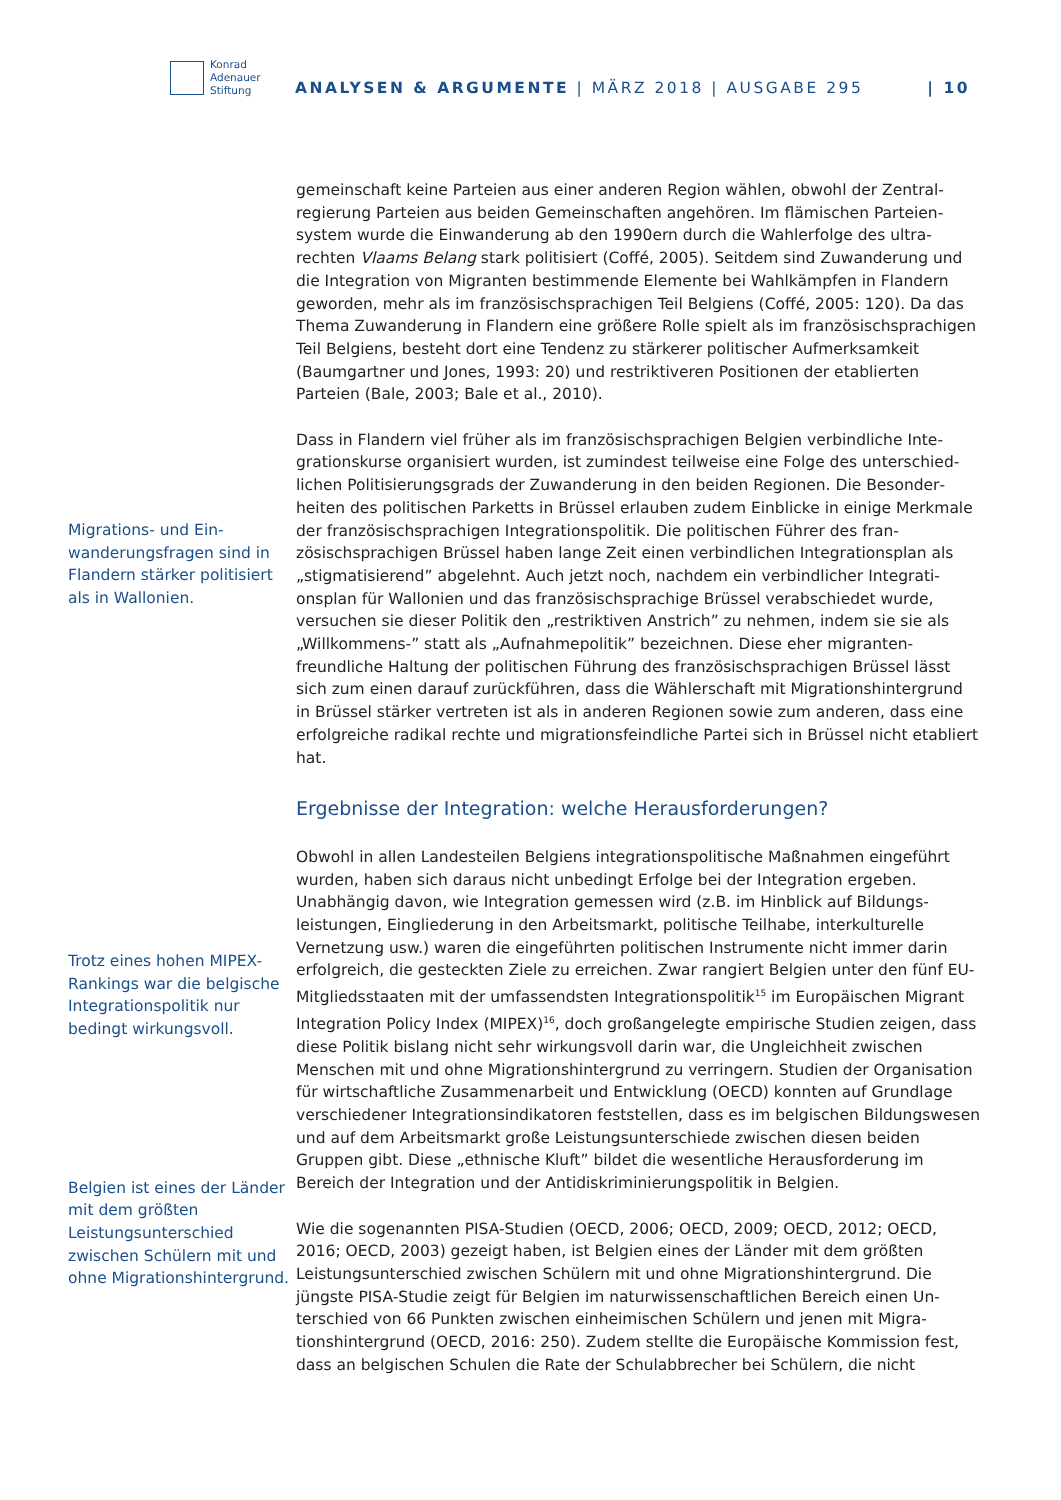Konrad
Adenauer
Stiftung
ANALYSEN & ARGUMENTE | MÄRZ 2018 | AUSGABE 295 | 10
Migrations- und Ein­wanderungsfragen sind in Flandern stärker politisiert als in Wallo­nien.
Trotz eines hohen MIPEX-Rankings war die belgische Integrati­onspolitik nur bedingt wirkungsvoll.
Belgien ist eines der Länder mit dem größ­ten Leistungsunter­schied zwischen Schü­lern mit und ohne Migrationshintergrund.
gemeinschaft keine Parteien aus einer anderen Region wählen, obwohl der Zentral­regierung Parteien aus beiden Gemeinschaften angehören. Im flämischen Parteien­system wurde die Einwanderung ab den 1990ern durch die Wahlerfolge des ultra­rechten Vlaams Belang stark politisiert (Coffé, 2005). Seitdem sind Zuwanderung und die Integration von Migranten bestimmende Elemente bei Wahlkämpfen in Flan­dern geworden, mehr als im französischsprachigen Teil Belgiens (Coffé, 2005: 120). Da das Thema Zuwanderung in Flandern eine größere Rolle spielt als im französisch­sprachigen Teil Belgiens, besteht dort eine Tendenz zu stärkerer politischer Aufmerk­samkeit (Baumgartner und Jones, 1993: 20) und restriktiveren Positionen der etab­lierten Parteien (Bale, 2003; Bale et al., 2010).
Dass in Flandern viel früher als im französischsprachigen Belgien verbindliche Inte­grationskurse organisiert wurden, ist zumindest teilweise eine Folge des unterschied­lichen Politisierungsgrads der Zuwanderung in den beiden Regionen. Die Besonder­heiten des politischen Parketts in Brüssel erlauben zudem Einblicke in einige Merk­male der französischsprachigen Integrationspolitik. Die politischen Führer des fran­zösischsprachigen Brüssel haben lange Zeit einen verbindlichen Integrationsplan als „stigmatisierend” abgelehnt. Auch jetzt noch, nachdem ein verbindlicher Integrati­onsplan für Wallonien und das französischsprachige Brüssel verabschiedet wurde, versuchen sie dieser Politik den „restriktiven Anstrich” zu nehmen, indem sie sie als „Willkommens-” statt als „Aufnahmepolitik” bezeichnen. Diese eher migranten­freundliche Haltung der politischen Führung des französischsprachigen Brüssel lässt sich zum einen darauf zurückführen, dass die Wählerschaft mit Migrationshinter­grund in Brüssel stärker vertreten ist als in anderen Regionen sowie zum anderen, dass eine erfolgreiche radikal rechte und migrationsfeindliche Partei sich in Brüssel nicht etabliert hat.
Ergebnisse der Integration: welche Herausforderungen?
Obwohl in allen Landesteilen Belgiens integrationspolitische Maßnahmen eingeführt wurden, haben sich daraus nicht unbedingt Erfolge bei der Integration ergeben. Unabhängig davon, wie Integration gemessen wird (z.B. im Hinblick auf Bildungs­leistungen, Eingliederung in den Arbeitsmarkt, politische Teilhabe, interkulturelle Vernetzung usw.) waren die eingeführten politischen Instrumente nicht immer darin erfolgreich, die gesteckten Ziele zu erreichen. Zwar rangiert Belgien unter den fünf EU-Mitgliedsstaaten mit der umfassendsten Integrationspolitik<sup>15</sup> im Europäischen Migrant Integration Policy Index (MIPEX)<sup>16</sup>, doch großangelegte empirische Studien zeigen, dass diese Politik bislang nicht sehr wirkungsvoll darin war, die Ungleich­heit zwischen Menschen mit und ohne Migrationshintergrund zu verringern. Studi­en der Organisation für wirtschaftliche Zusammenarbeit und Entwicklung (OECD) konnten auf Grundlage verschiedener Integrationsindikatoren feststellen, dass es im belgischen Bildungswesen und auf dem Arbeitsmarkt große Leistungsunter­schiede zwischen diesen beiden Gruppen gibt. Diese „ethnische Kluft” bildet die wesentliche Herausforderung im Bereich der Integration und der Antidiskriminie­rungspolitik in Belgien.
Wie die sogenannten PISA-Studien (OECD, 2006; OECD, 2009; OECD, 2012; OECD, 2016; OECD, 2003) gezeigt haben, ist Belgien eines der Länder mit dem größten Leistungsunterschied zwischen Schülern mit und ohne Migrationshintergrund. Die jüngste PISA-Studie zeigt für Belgien im naturwissenschaftlichen Bereich einen Un­terschied von 66 Punkten zwischen einheimischen Schülern und jenen mit Migra­tionshintergrund (OECD, 2016: 250). Zudem stellte die Europäische Kommission fest, dass an belgischen Schulen die Rate der Schulabbrecher bei Schülern, die nicht